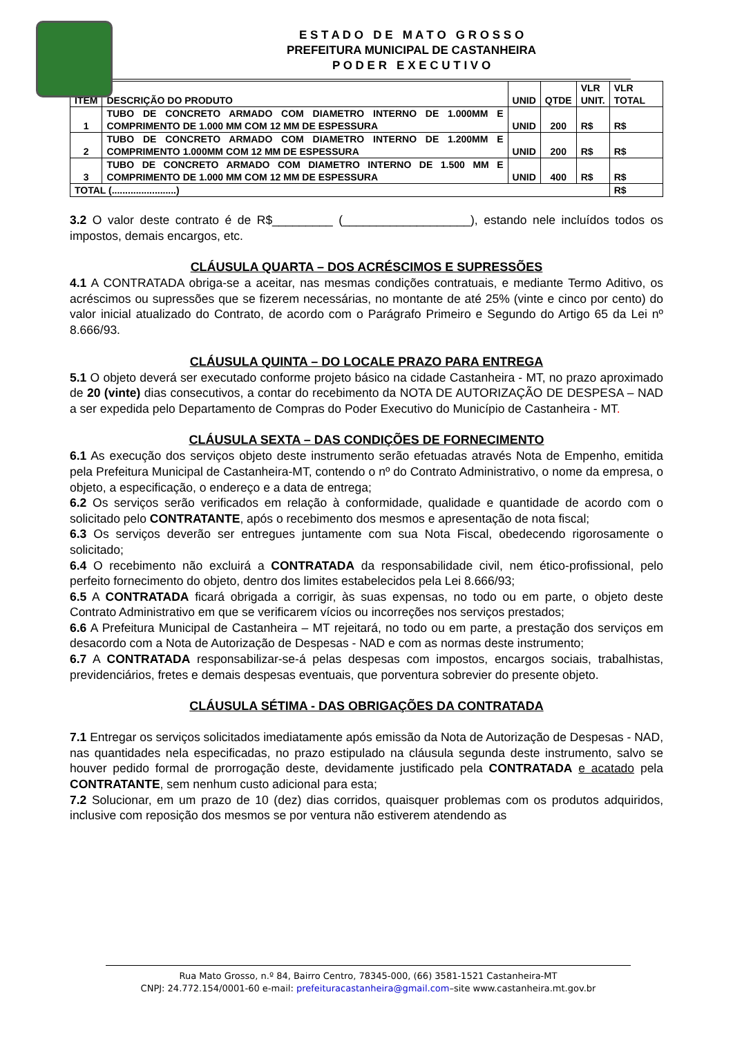E S T A D O D E M A T O G R O S S O
PREFEITURA MUNICIPAL DE CASTANHEIRA
P O D E R E X E C U T I V O
| ITEM | DESCRIÇÃO DO PRODUTO | UNID | QTDE | VLR UNIT. | VLR TOTAL |
| --- | --- | --- | --- | --- | --- |
| 1 | TUBO DE CONCRETO ARMADO COM DIAMETRO INTERNO DE 1.000MM E COMPRIMENTO DE 1.000 MM COM 12 MM DE ESPESSURA | UNID | 200 | R$ | R$ |
| 2 | TUBO DE CONCRETO ARMADO COM DIAMETRO INTERNO DE 1.200MM E COMPRIMENTO 1.000MM COM 12 MM DE ESPESSURA | UNID | 200 | R$ | R$ |
| 3 | TUBO DE CONCRETO ARMADO COM DIAMETRO INTERNO DE 1.500 MM E COMPRIMENTO DE 1.000 MM COM 12 MM DE ESPESSURA | UNID | 400 | R$ | R$ |
| TOTAL (........................) | | | | | R$ |
3.2 O valor deste contrato é de R$_________ (___________________), estando nele incluídos todos os impostos, demais encargos, etc.
CLÁUSULA QUARTA – DOS ACRÉSCIMOS E SUPRESSÕES
4.1 A CONTRATADA obriga-se a aceitar, nas mesmas condições contratuais, e mediante Termo Aditivo, os acréscimos ou supressões que se fizerem necessárias, no montante de até 25% (vinte e cinco por cento) do valor inicial atualizado do Contrato, de acordo com o Parágrafo Primeiro e Segundo do Artigo 65 da Lei nº 8.666/93.
CLÁUSULA QUINTA – DO LOCALE PRAZO PARA ENTREGA
5.1 O objeto deverá ser executado conforme projeto básico na cidade Castanheira - MT, no prazo aproximado de 20 (vinte) dias consecutivos, a contar do recebimento da NOTA DE AUTORIZAÇÃO DE DESPESA – NAD a ser expedida pelo Departamento de Compras do Poder Executivo do Município de Castanheira - MT.
CLÁUSULA SEXTA – DAS CONDIÇÕES DE FORNECIMENTO
6.1 As execução dos serviços objeto deste instrumento serão efetuadas através Nota de Empenho, emitida pela Prefeitura Municipal de Castanheira-MT, contendo o nº do Contrato Administrativo, o nome da empresa, o objeto, a especificação, o endereço e a data de entrega;
6.2 Os serviços serão verificados em relação à conformidade, qualidade e quantidade de acordo com o solicitado pelo CONTRATANTE, após o recebimento dos mesmos e apresentação de nota fiscal;
6.3 Os serviços deverão ser entregues juntamente com sua Nota Fiscal, obedecendo rigorosamente o solicitado;
6.4 O recebimento não excluirá a CONTRATADA da responsabilidade civil, nem ético-profissional, pelo perfeito fornecimento do objeto, dentro dos limites estabelecidos pela Lei 8.666/93;
6.5 A CONTRATADA ficará obrigada a corrigir, às suas expensas, no todo ou em parte, o objeto deste Contrato Administrativo em que se verificarem vícios ou incorreções nos serviços prestados;
6.6 A Prefeitura Municipal de Castanheira – MT rejeitará, no todo ou em parte, a prestação dos serviços em desacordo com a Nota de Autorização de Despesas - NAD e com as normas deste instrumento;
6.7 A CONTRATADA responsabilizar-se-á pelas despesas com impostos, encargos sociais, trabalhistas, previdenciários, fretes e demais despesas eventuais, que porventura sobrevier do presente objeto.
CLÁUSULA SÉTIMA - DAS OBRIGAÇÕES DA CONTRATADA
7.1 Entregar os serviços solicitados imediatamente após emissão da Nota de Autorização de Despesas - NAD, nas quantidades nela especificadas, no prazo estipulado na cláusula segunda deste instrumento, salvo se houver pedido formal de prorrogação deste, devidamente justificado pela CONTRATADA e acatado pela CONTRATANTE, sem nenhum custo adicional para esta;
7.2 Solucionar, em um prazo de 10 (dez) dias corridos, quaisquer problemas com os produtos adquiridos, inclusive com reposição dos mesmos se por ventura não estiverem atendendo as
Rua Mato Grosso, n.º 84, Bairro Centro, 78345-000, (66) 3581-1521 Castanheira-MT
CNPJ: 24.772.154/0001-60 e-mail: prefeituracastanheira@gmail.com–site www.castanheira.mt.gov.br